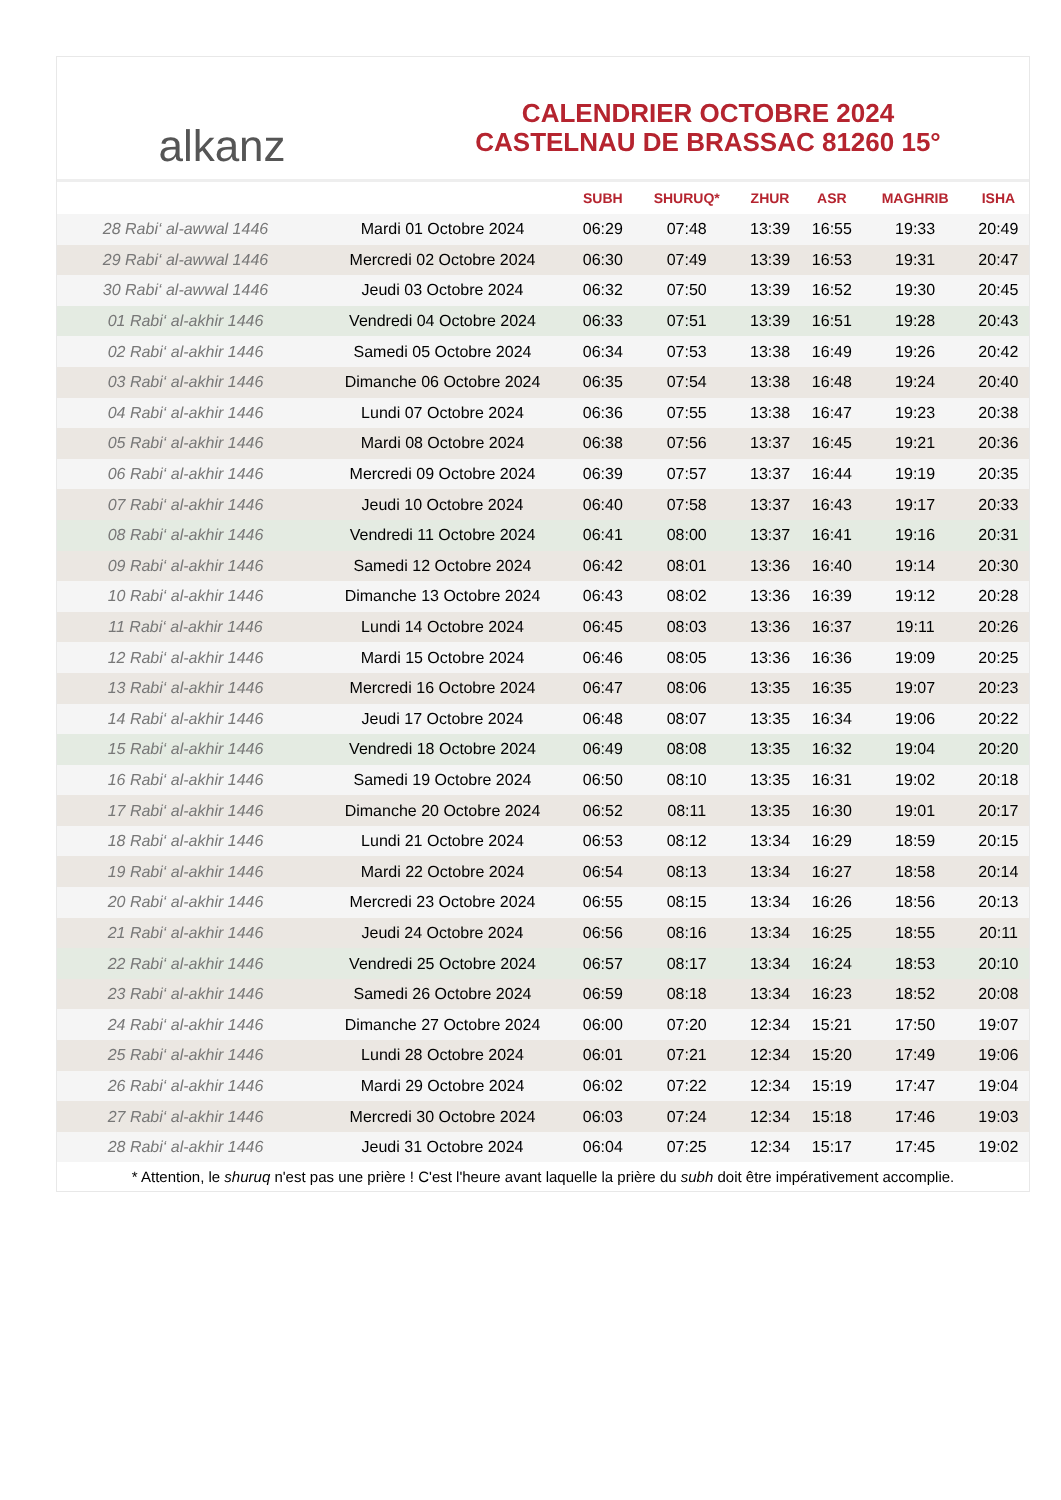alkanz
CALENDRIER OCTOBRE 2024
CASTELNAU DE BRASSAC 81260 15°
| | | SUBH | SHURUQ* | ZHUR | ASR | MAGHRIB | ISHA |
| --- | --- | --- | --- | --- | --- | --- | --- |
| 28 Rabi‘ al-awwal 1446 | Mardi 01 Octobre 2024 | 06:29 | 07:48 | 13:39 | 16:55 | 19:33 | 20:49 |
| 29 Rabi‘ al-awwal 1446 | Mercredi 02 Octobre 2024 | 06:30 | 07:49 | 13:39 | 16:53 | 19:31 | 20:47 |
| 30 Rabi‘ al-awwal 1446 | Jeudi 03 Octobre 2024 | 06:32 | 07:50 | 13:39 | 16:52 | 19:30 | 20:45 |
| 01 Rabi‘ al-akhir 1446 | Vendredi 04 Octobre 2024 | 06:33 | 07:51 | 13:39 | 16:51 | 19:28 | 20:43 |
| 02 Rabi‘ al-akhir 1446 | Samedi 05 Octobre 2024 | 06:34 | 07:53 | 13:38 | 16:49 | 19:26 | 20:42 |
| 03 Rabi‘ al-akhir 1446 | Dimanche 06 Octobre 2024 | 06:35 | 07:54 | 13:38 | 16:48 | 19:24 | 20:40 |
| 04 Rabi‘ al-akhir 1446 | Lundi 07 Octobre 2024 | 06:36 | 07:55 | 13:38 | 16:47 | 19:23 | 20:38 |
| 05 Rabi‘ al-akhir 1446 | Mardi 08 Octobre 2024 | 06:38 | 07:56 | 13:37 | 16:45 | 19:21 | 20:36 |
| 06 Rabi‘ al-akhir 1446 | Mercredi 09 Octobre 2024 | 06:39 | 07:57 | 13:37 | 16:44 | 19:19 | 20:35 |
| 07 Rabi‘ al-akhir 1446 | Jeudi 10 Octobre 2024 | 06:40 | 07:58 | 13:37 | 16:43 | 19:17 | 20:33 |
| 08 Rabi‘ al-akhir 1446 | Vendredi 11 Octobre 2024 | 06:41 | 08:00 | 13:37 | 16:41 | 19:16 | 20:31 |
| 09 Rabi‘ al-akhir 1446 | Samedi 12 Octobre 2024 | 06:42 | 08:01 | 13:36 | 16:40 | 19:14 | 20:30 |
| 10 Rabi‘ al-akhir 1446 | Dimanche 13 Octobre 2024 | 06:43 | 08:02 | 13:36 | 16:39 | 19:12 | 20:28 |
| 11 Rabi‘ al-akhir 1446 | Lundi 14 Octobre 2024 | 06:45 | 08:03 | 13:36 | 16:37 | 19:11 | 20:26 |
| 12 Rabi‘ al-akhir 1446 | Mardi 15 Octobre 2024 | 06:46 | 08:05 | 13:36 | 16:36 | 19:09 | 20:25 |
| 13 Rabi‘ al-akhir 1446 | Mercredi 16 Octobre 2024 | 06:47 | 08:06 | 13:35 | 16:35 | 19:07 | 20:23 |
| 14 Rabi‘ al-akhir 1446 | Jeudi 17 Octobre 2024 | 06:48 | 08:07 | 13:35 | 16:34 | 19:06 | 20:22 |
| 15 Rabi‘ al-akhir 1446 | Vendredi 18 Octobre 2024 | 06:49 | 08:08 | 13:35 | 16:32 | 19:04 | 20:20 |
| 16 Rabi‘ al-akhir 1446 | Samedi 19 Octobre 2024 | 06:50 | 08:10 | 13:35 | 16:31 | 19:02 | 20:18 |
| 17 Rabi‘ al-akhir 1446 | Dimanche 20 Octobre 2024 | 06:52 | 08:11 | 13:35 | 16:30 | 19:01 | 20:17 |
| 18 Rabi‘ al-akhir 1446 | Lundi 21 Octobre 2024 | 06:53 | 08:12 | 13:34 | 16:29 | 18:59 | 20:15 |
| 19 Rabi‘ al-akhir 1446 | Mardi 22 Octobre 2024 | 06:54 | 08:13 | 13:34 | 16:27 | 18:58 | 20:14 |
| 20 Rabi‘ al-akhir 1446 | Mercredi 23 Octobre 2024 | 06:55 | 08:15 | 13:34 | 16:26 | 18:56 | 20:13 |
| 21 Rabi‘ al-akhir 1446 | Jeudi 24 Octobre 2024 | 06:56 | 08:16 | 13:34 | 16:25 | 18:55 | 20:11 |
| 22 Rabi‘ al-akhir 1446 | Vendredi 25 Octobre 2024 | 06:57 | 08:17 | 13:34 | 16:24 | 18:53 | 20:10 |
| 23 Rabi‘ al-akhir 1446 | Samedi 26 Octobre 2024 | 06:59 | 08:18 | 13:34 | 16:23 | 18:52 | 20:08 |
| 24 Rabi‘ al-akhir 1446 | Dimanche 27 Octobre 2024 | 06:00 | 07:20 | 12:34 | 15:21 | 17:50 | 19:07 |
| 25 Rabi‘ al-akhir 1446 | Lundi 28 Octobre 2024 | 06:01 | 07:21 | 12:34 | 15:20 | 17:49 | 19:06 |
| 26 Rabi‘ al-akhir 1446 | Mardi 29 Octobre 2024 | 06:02 | 07:22 | 12:34 | 15:19 | 17:47 | 19:04 |
| 27 Rabi‘ al-akhir 1446 | Mercredi 30 Octobre 2024 | 06:03 | 07:24 | 12:34 | 15:18 | 17:46 | 19:03 |
| 28 Rabi‘ al-akhir 1446 | Jeudi 31 Octobre 2024 | 06:04 | 07:25 | 12:34 | 15:17 | 17:45 | 19:02 |
* Attention, le shuruq n'est pas une prière ! C'est l'heure avant laquelle la prière du subh doit être impérativement accomplie.